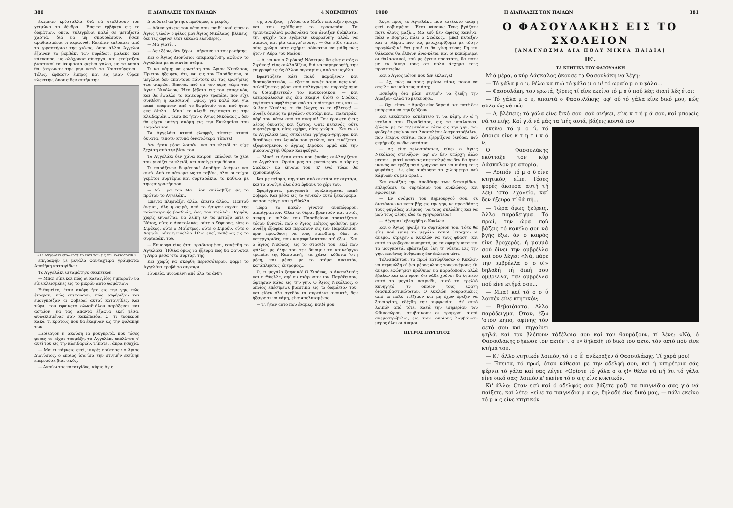380 Η ΔΙΑΠΛΑΣΙΣ ΤΩΝ ΠΑΙΔΩΝ 4 ΝΟΕΜΒΡΙΟΥ
έκαμναν κρύσταλλα, διά νά στολίσουν τον χειμώνα τα δένδρα... Έπειτα έμβήκεν εις το δωμάτιον, όπου, τυλιγμένοι καλά σε μεταξωτά χαρτιά, διά να μη σκουριάσουν, ήσαν αραδιασμένοι οι κεραυνοί. Κατόπιν επέρασεν από το εργαστήριον της χιόνος, όπου άλλοι Άγγελοι έξαιναν το βαμβάκι των νιφάδων, μαλακό και κάτασπρο, με ολόχρυσα σύνεργα, και ετοίμαζαν βιαστικοί τα θαυμάσια εκείνα χαλιά, με τα οποία θα έστρωναν την γην κατά τα Χριστούγεννα... Τέλος, έφθασεν έμπρος και εις μίαν θύραν κλειστήν, όπου είδεν αυτήν την
«Το Αγγελάκι εκόλλησε το αυτί του εις την κλειδαριάν.»
επιγραφήν με μεγάλα φανταχτερά γράμματα: Αποθήκη καταιγίδων.
Το Αγγελάκι εσταμάτησε σκεπτικόν.
— Μπα! είπε και πώς αι καταιγίδες ημπορούν να είνε κλεισμένες εις το μικρόν αυτό δωμάτιον;
Ενθυμείτο, όταν ακόμη ήτο εις την γην, πώς έτρεχαν, πώς επετούσαν, πώς εσφύριζαν και εμούγκριζαν αι φοβεραί αυταί καταιγίδες. Και τώρα, του εφαίνετο ολωσδιόλου παράξενον και αστείον, να τας απαντά έξαφνα εκεί μέσα, φυλακισμένας σαν κακόπαιδα. Ώ, τι τρομερόν κακό, τι κρότους που θα έκαμναν εις την φυλακήν των!
Περίεργον ν' ακούση τα μουγκριτά, που τόσες φορές το είχαν τρομάξη, το Αγγελάκι εκόλλησε τ' αυτί του εις την κλειδαριάν. Τίποτε... άκρα ησυχία.
— Μα τι κάμνεις εκεί, μικρέ; ηρώτησεν ο Άγιος Διονύσιος, ο οποίος ίσα ίσα την στιγμήν εκείνην επερνούσε βιαστικός.
— Ακούω τας καταιγίδας, κύριε Άγιε
Διονύσιε! απήντησε προθύμως ο μικρός.
— Άδικα χάνεις τον κόπο σου, παιδί μου! είπεν ο Άγιος γελών· ο φίλος μου Άγιος Νικόλαος, βλέπεις, δεν τες αφίνει έτσι εύκολα ελεύθερες.
— Μα γιατί;...
— Δεν ξέρω, δεν ξέρω... πήγαινε να τον ρωτήσης.
Και ο Άγιος Διονύσιος απεμακρύνθη, αφίνων το Αγγελάκι με ανοικτόν στόμα.
Τι να κάμη; να ερωτήση τον Άγιον Νικόλαον; Πρώτον ήξευρεν, ότι, και εις τον Παράδεισον, οι μεγάλοι δεν απαντούν πάντοτε εις τας ερωτήσεις των μικρών. Έπειτα, πού να τον εύρη τώρα τον Άγιον Νικόλαον; Ήτο βέβαια εις τον εσπερινόν, και θα έψαλλε το καινούργιο τροπάρι, που είχε συνθέση η Κασσιανή. Όμως, για καλό και για κακό, επέρασεν από το δωμάτιόν του, πού ήταν εκεί δίπλα... Μπα! το κλειδί ευρίσκετο εις την κλειδαριάν... μέσα θα ήταν ο Άγιος Νικόλαος... δεν θα είχεν υπάγη ακόμη εις την Εκκλησίαν του Παραδείσου...
Το Αγγελάκι κτυπά ελαφρά, τίποτε· κτυπά δυνατά, τίποτε· κτυπά δυνατώτερα, τίποτε!
Δεν ήταν μέσα λοιπόν. και το κλειδί το είχε ξεχάση από την βίαν του.
Το Αγγελάκι δεν χάνει καιρόν, απλώνει το χέρι του, γυρίζει το κλειδί, και ανοίγει την θύραν.
Τι παράξενον δωμάτιον! Αποθήκη Ανέμων και αυτό. Από το πάτωμα ως το ταβάνι, όλοι οι τοίχοι γεμάτοι συρτάρια και συρταράκια, το καθένα με την επιγραφήν του.
— Αύ... ρα του Μα... ίου...συλλαβίζει εις το πρώτον το Αγγελάκι.
Έπειτα πλησιάζει άλλο, έπειτα άλλο... Παντού άνεμοι, όλη η σειρά, από το ήσυχον αεράκι της καλοκαιρινής βραδυάς, έως τον τρελλόν Βορηάν, χωρίς εννοείται, να λείπη εν τω μεταξύ ούτε ο Νότος, ούτε ο Ανατολικός, ούτε ο Ζέφυρος, ούτε ο Σιρόκος, ούτε ο Μαΐστρος, ούτε ο Σιμούν, ούτε ο Χαμψίν, ούτε η Θύελλα. Όλοι εκεί, καθένας εις το συρταράκι του.
— Εύμορφα είνε έτσι αραδιασμένοι, εσκέφθη το Αγγελάκι. Ήθελα όμως να ήξευρα πώς θα φαίνεται η Αύρα μέσα 'στο συρτάρι της;
Και χωρίς να σκεφθή περισσότερον, φρρρ! το Αγγελάκι τραβά το συρτάρι.
Γλυκεία, μυρωμένη από όλα τα άνθη
της ανοίξεως, η Αύρα του Μαΐου επέταξεν ήσυχα και του εχάϊδευσε το προσωπάκι. Τα τριανταφυλλιά ρωθωνάκια του άνοιξαν διάπλατα, την ψυχήν του εγέμισεν ευφροσύνη· αλλά, να αμέσως και μία απογοήτευσις, — δεν είδε τίποτε, ούτε χρώμα ούτε σχήμα· αδύνατον να μάθη πώς ήτον η Αύρα του Μαΐου!
— Α, να και ο Σιρόκος! Νόστιμος θα είνε αυτός ο Σιρόκος! είπε συλλαβίζων, διά να παρηγορηθή, την επιγραφήν ενός άλλου συρταρίου, από τα μεγάλα.
Εφαντάζετο κάτι πολύ παράξενον και διασκεδαστικόν, — έξαφνα κανέν άσμα πετεινού, σαλπίζοντος μέσα από πολύχρωμον πυροτέχνημα το θριαμβευτικόν του κουκουρίκου! — και εσκαρφάλωσεν εις ένα σκαμνί, διότι ο Σιρόκος ευρίσκετο υψηλότερα από το ανάστημα του, και — ώ Άγιε Νικόλαε, τι θα έλεγες αν το έβλεπες! — άνοιξε διμιάς το μεγάλον συρτάρι και... πατατράκ! πάρ' τον κάτω από το σκαμνί! Τον έρριψεν ένας αέρας δυνατός και ζεστός. Ούτε πετεινός, ούτε πυροτέχνημα, ούτε σχήμα, ούτε χρώμα... Και εν ώ το Αγγελάκι μας σηκόνεται γρήγορα-γρήγορα και διορθόνει τον λευκόν του χιτώνα, και τινάζεται, εξαφνισμένον, ο άγριος Σιρόκος ορμά από την μισοανοιχτήν θύραν και φεύγει.
— Μπα! τι ήταν αυτό που έπαθα; συλλογίζεται το Αγγελάκι. Ωραία μας τα εκατάφερεν ο κύριος Σιρόκος· μα έννοια του, κ' εγώ τώρα θα ιχανοποιηθώ.
Και με πείσμα, πηγαίνει από συρτάρι σε συρτάρι, και τα ανοίγει όλα όσα έφθανε το χέρι του.
Σφυρίγματα, μουγκριτά, ουρλιάσματα, κακό φοβερό. Και μέσα εις το γενικόν αυτό ξεκούφαμα, να σου φεύγει και η Θύελλα.
Τώρα το κακόν γίνεται ανυπόφορον, απερίγραπτον. Όλαι αι θύραι βροντούν και αυτός ακόμη ο πυλών του Παραδείσου τραντάζεται τόσον δυνατά, πού ο Άγιος Πέτρος φοβείται μην ανοίξη έξαφνα και περάσουν εις τον Παράδεισον, πριν προφθάση να τους εμποδίση, όλοι οι κατεργάριδες, που καιροφυλακτούν απ' έξω... Και ο Άγιος Νικόλας, εις το στασίδι του, εκεί που ψάλλει με όλην του την δύναμιν το καινούργιο τροπάρι της Κασσιανής, τα χάνει, κόβεται 'στη μέση, και μένει με το στόμα ανοικτόν, κατάπληκτος, έντρομος...
Ώ, τι μεγάλο ξαφνικό! Ο Σιρόκος, ο Ανατολικός και η Θύελλα, αφ' ου εσάρωσαν τον Παράδεισον, ώρμησαν κάτω εις την γην. Ο Άγιος Νικόλαος, ο οποίος επέστρεψε βιαστικά εις το δωμάτιόν του, και είδεν όλα σχεδόν τα συρτάρια ανοικτά, δεν ήξευρε τι να κάμη, είνε απελπισμένος.
— Τι ήταν αυτό που έκαμες, παιδί μου;
1900 Η ΔΙΑΠΛΑΣΙΣ ΤΩΝ ΠΑΙΔΩΝ 381
λέγει προς το Αγγελάκι, που εστέκετο ακόμη εκεί φοβισμένον. Έτσι κάνουν; Τους βγάζουν ποτέ όλους μαζί;... Μα εσύ δεν άφισες κανένα! πάει ο Βορηάς, πάει ο Σιρόκος... μπα! πέταξαν και αι Αύραι, που τας μεταχειρίζομαι με τόσην προφύλαξιν! Θεέ μου! τι θα γίνη τώρα; Γη και θάλασσα θα έλθουν άνω-κάτω, και οι κακόμοιροι οι θαλασσινοί, πού με έχουν προστάτη, θα πούν με το δίκηο τους ότι πολύ άσχημα τους προστατεύω.
Και ο Άγιος μόνον που δεν έκλαιγε!
— Αχ, πώς να τους γυρίσω πίσω; ποιον να στείλω να μού τους πιάση;
Εσκέφθη διά μίαν στιγμήν να ζεύξη την Άμαξαν· αλλά το μετενόησε.
— Όχι, είπεν, η Άμαξα είνε βαρειά, και ποτέ δεν μπόρεσαν να την ζεύξουν.
Και εσκέπτετο, εσκέπτετο τι να κάμη, εν ώ η νεολαία του Παραδείσου, εις τα μπαλκόνια, έβλεπε με τα τηλεσκόπια κάτω εις την γην, τον φοβερόν εκείνον και λυσσαλέον Ανεμοστρόβιλον, που έπερνε σπίτια, που εξερρίζονε δένδρα, πού εκρήμνιζε κωδωνοστάσια.
— Ας είνε τελοσπάντων, είπεν ο Άγιος Νικόλαος στενάζων· αφ' ου δεν υπάρχη άλλο μέσον... γιατί κανένας απεσταλμένος δεν θα ήτον ικανός να τρέξη πειό γρήγορα και να πιάση τους φυγάδας... Ώ, είνε αμέτρητα τα χιλιόμετρα πού κάμνουν σε μια ώρα!...
Και ανοίξας την Αποθήκην των Καταιγίδων, επλησίασε το συρτάριον του Κυκλώνος, και εφώναξεν:
— Εν ονόματι του Δημιουργού σου, σε διατάσσω να καταιβής εις την γην, να προφθάσης τους φυγάδας ανέμους, να τους συλλάβης και να μού τους φέρης εδώ το γρηγορώτερο!
— Δέχομαι! εβρυχήθη ο Κυκλών.
Και ο Άγιος ήνοιξε το συρτάριόν του. Τότε θα είνε πού έγινε το μεγάλο κακό! Έτρεχαν οι άνεμοι, έτρεχεν ο Κυκλών να τους φθάση, και αυτό το φοβερόν κυνηγητό, με τα σφυρίγματα και τα μουγκριτά, εβάσταξεν όλη τη νύκτα. Εις την γην, κανένας άνθρωπος δεν έκλεισε μάτι.
Τελοσπάντων, το πρωί κατώρθωσεν ο Κυκλών να στρυμώξη σ' ένα μέρος όλους τους ανέμους. Οι άνεμοι εφώνησαν πρόθυμοι να παραδοθούν, αλλά έβαλαν και ένα όρον: ότι κάθε χρόνον θα έγίνετο αυτό το μεγάλο παιγνίδι, αυτό το τρελλό κυνηγητό, το οποίον τους εφάνη διασκεδαστικώτατον. Ο Κυκλών, κουρασμένος από το πολύ τρέξιμον και μη έχων όρεξιν να ξαναρχίση, εδέχθη την συμφωνίαν. Δι' αυτό λοιπόν από τότε, κατά την ισημερίαν του Φθινοπώρου, συμβαίνουν οι τρομεροί αυτοί ανεμοστρόβιλοι, εις τους οποίους λαμβάνουν μέρος όλοι οι άνεμοι.
ΠΕΤΡΟΣ ΠΥΡΓΩΤΟΣ
Ο ΦΑΣΟΥΛΑΚΗΣ ΕΙΣ ΤΟ ΣΧΟΛΕΙΟΝ
[ΑΝΑΓΝΩΣΜΑ ΔΙΑ ΠΟΛΥ ΜΙΚΡΑ ΠΑΙΔΙΑ]
ΙΕ'.
ΤΑ ΚΤΗΤΙΚΑ ΤΟΥ ΦΑΣΟΥΛΑΚΗ
Μιά μέρα, ο κύρ Δάσκαλος άκουσε το Φασουλάκη να λέγη:
— Τό γάλα μ ο υ, θέλω να πιώ τό γάλα μ ο υ! τό ωραίο μ ο υ γάλα...
— Φασουλάκη, τον ερωτά, ξέρεις τί είνε εκείνο τό μ ο ΰ πού λές; διατί λές έτσι;
— Τό γάλα μ ο υ, απαντά ο Φασουλάκης· αφ' ού τό γάλα είνε δικό μου, πώς αλλοιώς νά πώ;
— Α, βλέπεις; τό γάλα είνε δικό σου, σού ανήκει, είνε κ τ ή μ ά σου, καί μπορείς νά το πιής. Καί γιά νά μάς τα 'πής αυτά, βάζεις κοντά του
εκείνο τό μ ο ΰ, τό όποιον είνε κ τ η τ ι κ ό ν.
Ο Φασουλάκης εκύτταξε τον κύρ Δάσκαλον με απορία.
— Λοιπόν τό μ ο ΰ είνε κτητικόν; είπε. Τόσες φορές άκουσα αυτή τή λέξι 'στό Σχολείο, καί δεν ήξευρα τί θά πή...
— Τώρα όμως ξεύρεις. Άλλο παράδειγμα. Τό πρωί, την ώρα πού βάζεις τό καπέλο σου νά βγής έξω, άν ό καιρός είνε βροχερός, ή μαμμά σού δίνει την ομβρέλλα καί σού λέγει: «Νά, πάρε την ομβρέλλα σ ο υ!» δηλαδή τή δική σου ομβρέλλα, την ομβρέλλα πού είνε κτήμά σου...
— Μπα! καί τό σ ο ΰ λοιπόν είνε κτητικόν;
— Βεβαιότατα. Άλλο παράδειγμα. Όταν, έξω 'στόν κήπο, αφίνης τόν αετό σου καί πηγαίνει ψηλά, καί τον βλέπουν τάδέλφια σου καί τον θαυμάζουν, τί λένε; «Νά, ό Φασουλάκης σήκωσε τόν αετόν τ ο υ» δηλαδή τό δικό του αετό, τόν αετό πού είνε κτήμά του.
— Κι' άλλο κτητικόν λοιπόν, τό τ ο ΰ! ανέκραξεν ό Φασουλάκης. Τί χαρά μου!
— Έπειτα, τό πρωί, όταν κάθεσαι με την αδελφή σου, καί ή υπηρέτρια σάς φέρνει τό γάλα καί σας λέγει: «Ορίστε τό γάλα σ α ς!» θέλει νά πή ότι τό γάλα είνε δικό σας· λοιπόν κ' εκείνο τό σ α ς είνε κυκτικόν.
Κι' άλλο: Όταν εσύ καί ό αδελφός σου βάζετε μαζί τα παιγνίδια σας γιά νά παίξετε, καί λέτε: «είνε τα παιγνίδια μ α ς», δηλαδή είνε δικά μας, — πάλι εκείνο τό μ ά ς είνε κτητικόν.